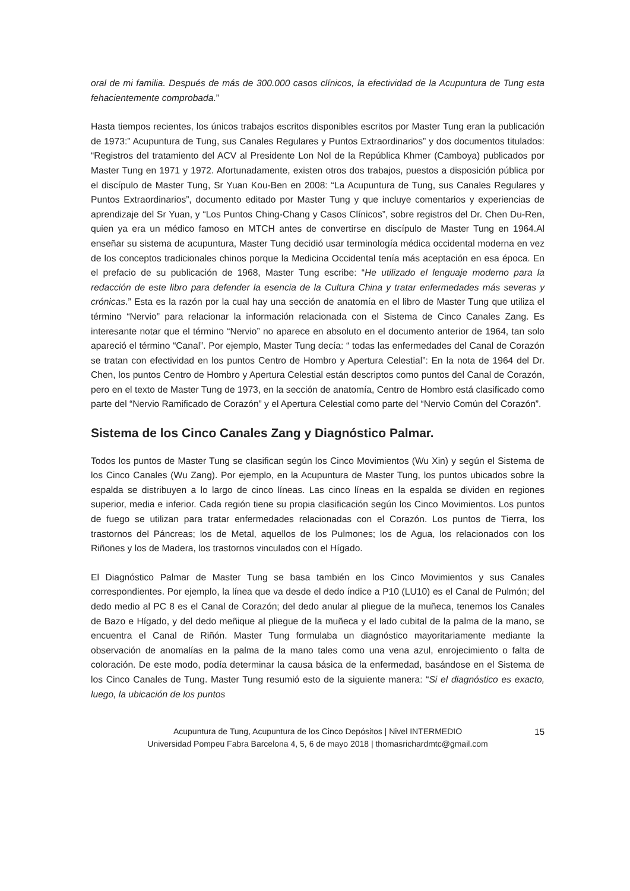oral de mi familia. Después de más de 300.000 casos clínicos, la efectividad de la Acupuntura de Tung esta fehacientemente comprobada.”
Hasta tiempos recientes, los únicos trabajos escritos disponibles escritos por Master Tung eran la publicación de 1973:” Acupuntura de Tung, sus Canales Regulares y Puntos Extraordinarios” y dos documentos titulados: “Registros del tratamiento del ACV al Presidente Lon Nol de la República Khmer (Camboya) publicados por Master Tung en 1971 y 1972. Afortunadamente, existen otros dos trabajos, puestos a disposición pública por el discípulo de Master Tung, Sr Yuan Kou-Ben en 2008: “La Acupuntura de Tung, sus Canales Regulares y Puntos Extraordinarios”, documento editado por Master Tung y que incluye comentarios y experiencias de aprendizaje del Sr Yuan, y “Los Puntos Ching-Chang y Casos Clínicos”, sobre registros del Dr. Chen Du-Ren, quien ya era un médico famoso en MTCH antes de convertirse en discípulo de Master Tung en 1964.Al enseñar su sistema de acupuntura, Master Tung decidió usar terminología médica occidental moderna en vez de los conceptos tradicionales chinos porque la Medicina Occidental tenía más aceptación en esa época. En el prefacio de su publicación de 1968, Master Tung escribe: “He utilizado el lenguaje moderno para la redacción de este libro para defender la esencia de la Cultura China y tratar enfermedades más severas y crónicas.” Esta es la razón por la cual hay una sección de anatomía en el libro de Master Tung que utiliza el término “Nervio” para relacionar la información relacionada con el Sistema de Cinco Canales Zang. Es interesante notar que el término “Nervio” no aparece en absoluto en el documento anterior de 1964, tan solo apareció el término “Canal”. Por ejemplo, Master Tung decía: “ todas las enfermedades del Canal de Corazón se tratan con efectividad en los puntos Centro de Hombro y Apertura Celestial”: En la nota de 1964 del Dr. Chen, los puntos Centro de Hombro y Apertura Celestial están descriptos como puntos del Canal de Corazón, pero en el texto de Master Tung de 1973, en la sección de anatomía, Centro de Hombro está clasificado como parte del “Nervio Ramificado de Corazón” y el Apertura Celestial como parte del “Nervio Común del Corazón”.
Sistema de los Cinco Canales Zang y Diagnóstico Palmar.
Todos los puntos de Master Tung se clasifican según los Cinco Movimientos (Wu Xin) y según el Sistema de los Cinco Canales (Wu Zang). Por ejemplo, en la Acupuntura de Master Tung, los puntos ubicados sobre la espalda se distribuyen a lo largo de cinco líneas. Las cinco líneas en la espalda se dividen en regiones superior, media e inferior. Cada región tiene su propia clasificación según los Cinco Movimientos. Los puntos de fuego se utilizan para tratar enfermedades relacionadas con el Corazón. Los puntos de Tierra, los trastornos del Páncreas; los de Metal, aquellos de los Pulmones; los de Agua, los relacionados con los Riñones y los de Madera, los trastornos vinculados con el Hígado.
El Diagnóstico Palmar de Master Tung se basa también en los Cinco Movimientos y sus Canales correspondientes. Por ejemplo, la línea que va desde el dedo índice a P10 (LU10) es el Canal de Pulmón; del dedo medio al PC 8 es el Canal de Corazón; del dedo anular al pliegue de la muñeca, tenemos los Canales de Bazo e Hígado, y del dedo meñique al pliegue de la muñeca y el lado cubital de la palma de la mano, se encuentra el Canal de Riñón. Master Tung formulaba un diagnóstico mayoritariamente mediante la observación de anomalías en la palma de la mano tales como una vena azul, enrojecimiento o falta de coloración. De este modo, podía determinar la causa básica de la enfermedad, basándose en el Sistema de los Cinco Canales de Tung. Master Tung resumió esto de la siguiente manera: “Si el diagnóstico es exacto, luego, la ubicación de los puntos
15 Acupuntura de Tung, Acupuntura de los Cinco Depósitos | Nivel INTERMEDIO
Universidad Pompeu Fabra Barcelona 4, 5, 6 de mayo 2018 | thomasrichardmtc@gmail.com